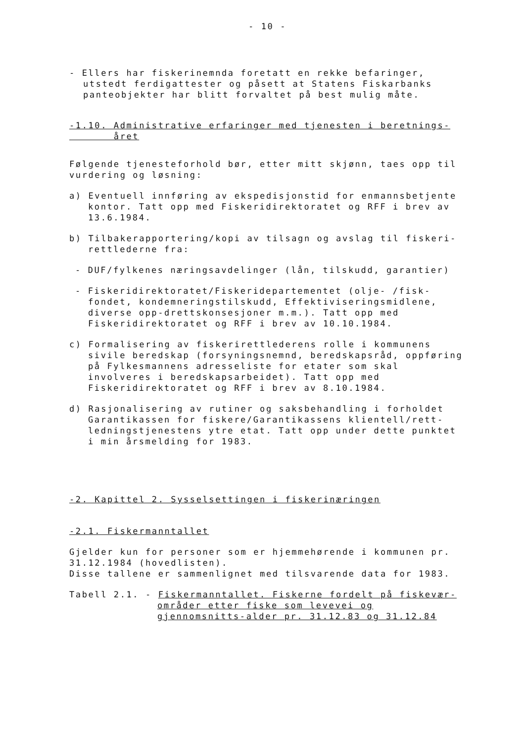- 10 -
- Ellers har fiskerinemnda foretatt en rekke befaringer, utstedt ferdigattester og påsett at Statens Fiskarbanks panteobjekter har blitt forvaltet på best mulig måte.
-1.10. Administrative erfaringer med tjenesten i beretnings-
året
Følgende tjenesteforhold bør, etter mitt skjønn, taes opp til vurdering og løsning:
a) Eventuell innføring av ekspedisjonstid for enmannsbetjente kontor. Tatt opp med Fiskeridirektoratet og RFF i brev av 13.6.1984.
b) Tilbakerapportering/kopi av tilsagn og avslag til fiskeri-rettlederne fra:
- DUF/fylkenes næringsavdelinger (lån, tilskudd, garantier)
- Fiskeridirektoratet/Fiskeridepartementet (olje- /fisk-fondet, kondemneringstilskudd, Effektiviseringsmidlene, diverse opp-drettskonsesjoner m.m.). Tatt opp med Fiskeridirektoratet og RFF i brev av 10.10.1984.
c) Formalisering av fiskerirettlederens rolle i kommunens sivile beredskap (forsyningsnemnd, beredskapsråd, oppføring på Fylkesmannens adresseliste for etater som skal involveres i beredskapsarbeidet). Tatt opp med Fiskeridirektoratet og RFF i brev av 8.10.1984.
d) Rasjonalisering av rutiner og saksbehandling i forholdet Garantikassen for fiskere/Garantikassens klientell/rett-ledningstjenestens ytre etat. Tatt opp under dette punktet i min årsmelding for 1983.
-2. Kapittel 2. Sysselsettingen i fiskerinæringen
-2.1. Fiskermanntallet
Gjelder kun for personer som er hjemmehørende i kommunen pr. 31.12.1984 (hovedlisten).
Disse tallene er sammenlignet med tilsvarende data for 1983.
Tabell 2.1. - Fiskermanntallet. Fiskerne fordelt på fiskevær-områder etter fiske som levevei og gjennomsnitts-alder pr. 31.12.83 og 31.12.84